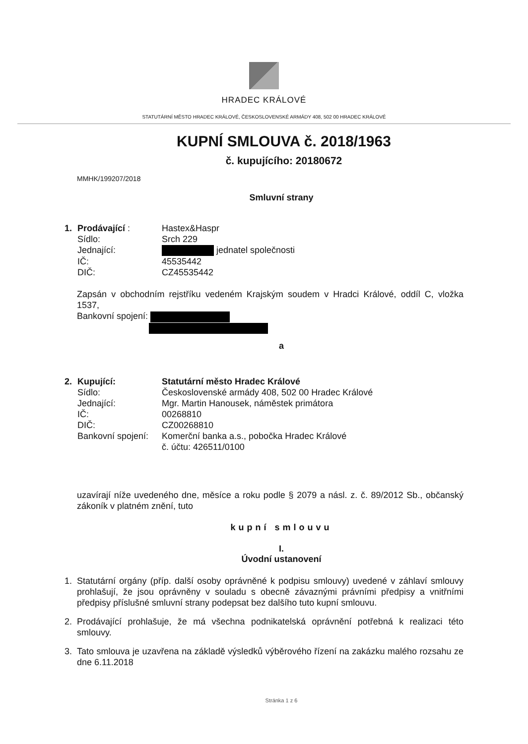HRADEC KRÁLOVÉ
STATUTÁRNÍ MĚSTO HRADEC KRÁLOVÉ, ČESKOSLOVENSKÉ ARMÁDY 408, 502 00 HRADEC KRÁLOVÉ
KUPNÍ SMLOUVA č. 2018/1963
č. kupujícího: 20180672
MMHK/199207/2018
Smluvní strany
1.
Prodávající :
Hastex&Haspr
Sídlo:
Srch 229
Jednající:
jednatel společnosti
IČ:
45535442
DIČ:
CZ45535442
Zapsán v obchodním rejstříku vedeném Krajským soudem v Hradci Králové, oddíl C, vložka 1537,
Bankovní spojení:
a
2.
Kupující:
Statutární město Hradec Králové
Sídlo:
Československé armády 408, 502 00 Hradec Králové
Jednající:
Mgr. Martin Hanousek, náměstek primátora
IČ:
00268810
DIČ:
CZ00268810
Bankovní spojení:
Komerční banka a.s., pobočka Hradec Králové
č. účtu: 426511/0100
uzavírají níže uvedeného dne, měsíce a roku podle § 2079 a násl. z. č. 89/2012 Sb., občanský zákoník v platném znění, tuto
kupní smlouvu
I.
Úvodní ustanovení
1. Statutární orgány (příp. další osoby oprávněné k podpisu smlouvy) uvedené v záhlaví smlouvy prohlašují, že jsou oprávněny v souladu s obecně závaznými právními předpisy a vnitřními předpisy příslušné smluvní strany podepsat bez dalšího tuto kupní smlouvu.
2. Prodávající prohlašuje, že má všechna podnikatelská oprávnění potřebná k realizaci této smlouvy.
3. Tato smlouva je uzavřena na základě výsledků výběrového řízení na zakázku malého rozsahu ze dne 6.11.2018
Stránka 1 z 6